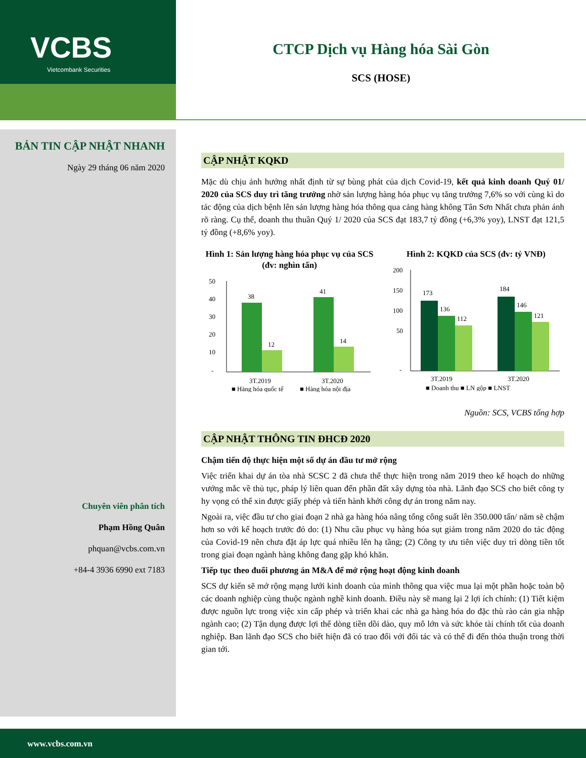VCBS
Vietcombank Securities
CTCP Dịch vụ Hàng hóa Sài Gòn
SCS (HOSE)
BẢN TIN CẬP NHẬT NHANH
Ngày 29 tháng 06 năm 2020
Chuyên viên phân tích
Phạm Hồng Quân
phquan@vcbs.com.vn
+84-4 3936 6990 ext 7183
CẬP NHẬT KQKD
Mặc dù chịu ảnh hưởng nhất định từ sự bùng phát của dịch Covid-19, kết quả kinh doanh Quý 01/ 2020 của SCS duy trì tăng trưởng nhờ sản lượng hàng hóa phục vụ tăng trưởng 7,6% so với cùng kì do tác động của dịch bệnh lên sản lượng hàng hóa thông qua cảng hàng không Tân Sơn Nhất chưa phản ánh rõ ràng. Cụ thể, doanh thu thuần Quý 1/ 2020 của SCS đạt 183,7 tỷ đồng (+6,3% yoy), LNST đạt 121,5 tỷ đồng (+8,6% yoy).
Hình 1: Sản lượng hàng hóa phục vụ của SCS (đv: nghìn tấn)
50
40
30
20
10
-
38
12
41
14
3T.2019
3T.2020
■ Hàng hóa quốc tế
■ Hàng hóa nội địa
Hình 2: KQKD của SCS (đv: tỷ VNĐ)
200
150
100
50
-
173
136
112
184
146
121
3T.2019
3T.2020
■ Doanh thu ■ LN gộp ■ LNST
Nguồn: SCS, VCBS tổng hợp
CẬP NHẬT THÔNG TIN ĐHCĐ 2020
Chậm tiến độ thực hiện một số dự án đầu tư mở rộng
Việc triển khai dự án tòa nhà SCSC 2 đã chưa thể thực hiện trong năm 2019 theo kế hoạch do những vướng mắc về thủ tục, pháp lý liên quan đến phần đất xây dựng tòa nhà. Lãnh đạo SCS cho biết công ty hy vọng có thể xin được giấy phép và tiến hành khởi công dự án trong năm nay.
Ngoài ra, việc đầu tư cho giai đoạn 2 nhà ga hàng hóa nâng tổng công suất lên 350.000 tấn/ năm sẽ chậm hơn so với kế hoạch trước đó do: (1) Nhu cầu phục vụ hàng hóa sụt giảm trong năm 2020 do tác động của Covid-19 nên chưa đặt áp lực quá nhiều lên hạ tầng; (2) Công ty ưu tiên việc duy trì dòng tiền tốt trong giai đoạn ngành hàng không đang gặp khó khăn.
Tiếp tục theo đuổi phương án M&A để mở rộng hoạt động kinh doanh
SCS dự kiến sẽ mở rộng mạng lưới kinh doanh của mình thông qua việc mua lại một phần hoặc toàn bộ các doanh nghiệp cùng thuộc ngành nghề kinh doanh. Điều này sẽ mang lại 2 lợi ích chính: (1) Tiết kiệm được nguồn lực trong việc xin cấp phép và triển khai các nhà ga hàng hóa do đặc thù rào cản gia nhập ngành cao; (2) Tận dụng được lợi thế dòng tiền dồi dào, quy mô lớn và sức khỏe tài chính tốt của doanh nghiệp. Ban lãnh đạo SCS cho biết hiện đã có trao đổi với đối tác và có thể đi đến thỏa thuận trong thời gian tới.
www.vcbs.com.vn